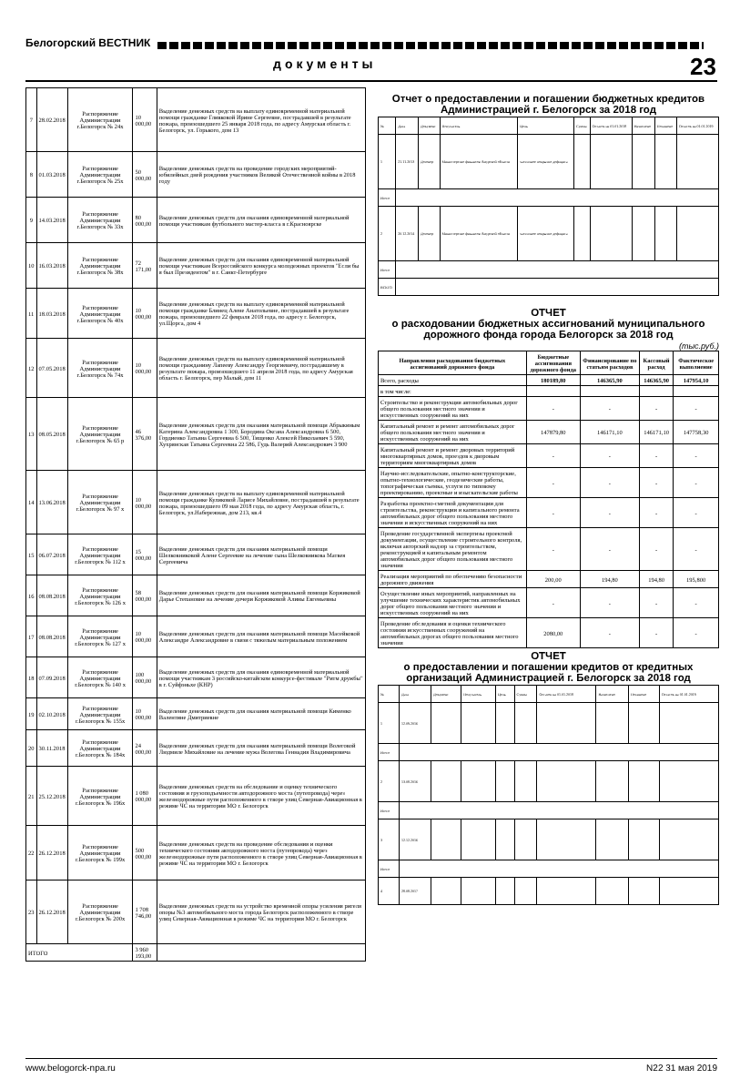Белогорский ВЕСТНИК
документы 23
| 7 | 28.02.2018 | Распоряжение Администрации г.Белогорск № 24х | 10 000,00 | Выделение денежных средств на выплату единовременной материальной помощи гражданке Гливковой Ирине Сергеевне, пострадавшей в результате пожара, произошедшего 25 января 2018 года, по адресу Амурская область г. Белогорск, ул. Горького, дом 13 |
| 8 | 01.03.2018 | Распоряжение Администрации г.Белогорск № 25х | 50 000,00 | Выделение денежных средств на проведение городских мероприятий-юбилейных дней рождения участников Великой Отечественной войны в 2018 году |
| 9 | 14.03.2018 | Распоряжение Администрации г.Белогорск № 33х | 80 000,00 | Выделение денежных средств для оказания единовременной материальной помощи участникам футбольного мастер-класса в г.Красноярске |
| 10 | 16.03.2018 | Распоряжение Администрации г.Белогорск № 38х | 72 171,00 | Выделение денежных средств для оказания единовременной материальной помощи участникам Всероссийского конкурса молодежных проектов "Если бы я был Президентом" в г. Санкт-Петербурге |
| 11 | 18.03.2018 | Распоряжение Администрации г.Белогорск № 40х | 10 000,00 | Выделение денежных средств на выплату единовременной материальной помощи гражданке Блинец Алене Анатольевне, пострадавшей в результате пожара, произошедшего 22 февраля 2018 года, по адресу г. Белогорск, ул.Щорса, дом 4 |
| 12 | 07.05.2018 | Распоряжение Администрации г.Белогорск № 74х | 10 000,00 | Выделение денежных средств на выплату единовременной материальной помощи гражданину Лапееву Александру Георгиевичу, пострадавшему в результате пожара, произошедшего 11 апреля 2018 года, по адресу Амурская область г. Белогорск, пер Малый, дом 11 |
| 13 | 08.05.2018 | Распоряжение Администрации г.Белогорск № 65 р | 46 376,00 | Выделение денежных средств для оказания материальной помощи Абрыкиным Катерина Александровна 1 300, Бородина Оксана Александровна 6 500, Гордиенко Татьяна Сергеевна 6 500, Тищенко Алексей Николаевич 5 590, Хухрянская Татьяна Сергеевна 22 586, Гудь Валерий Александрович 3 900 |
| 14 | 13.06.2018 | Распоряжение Администрации г.Белогорск № 97 х | 10 000,00 | Выделение денежных средств на выплату единовременной материальной помощи гражданке Куликовой Ларисе Михайловне, пострадавшей в результате пожара, произошедшего 09 мая 2018 года, по адресу Амурская область, г. Белогорск, ул.Набережная, дом 213, кв.4 |
| 15 | 06.07.2018 | Распоряжение Администрации г.Белогорск № 112 х | 15 000,00 | Выделение денежных средств для оказания материальной помощи Шелковниковой Алене Сергеевне на лечение сына Шелковникова Матвея Сергеевича |
| 16 | 08.08.2018 | Распоряжение Администрации г.Белогорск № 126 х | 58 000,00 | Выделение денежных средств для оказания материальной помощи Коржиковой Дарье Степановне на лечение дочери Коржиковой Алины Евгеньевны |
| 17 | 08.08.2018 | Распоряжение Администрации г.Белогорск № 127 х | 10 000,00 | Выделение денежных средств для оказания материальной помощи Масейковой Александре Александровне в связи с тяжелым материальным положением |
| 18 | 07.09.2018 | Распоряжение Администрации г.Белогорск № 140 х | 100 000,00 | Выделение денежных средств для оказания единовременной материальной помощи участникам 3 российско-китайском конкурсе-фестивале "Ритм дружбы" в г. Суйфэньхе (КНР) |
| 19 | 02.10.2018 | Распоряжение Администрации г.Белогорск № 155х | 10 000,00 | Выделение денежных средств для оказания материальной помощи Кименко Валентине Дмитриевне |
| 20 | 30.11.2018 | Распоряжение Администрации г.Белогорск № 184х | 24 000,00 | Выделение денежных средств для оказания материальной помощи Волеговой Людмиле Михайловне на лечение мужа Волегова Геннадия Владимировича |
| 21 | 25.12.2018 | Распоряжение Администрации г.Белогорск № 196х | 1 080 000,00 | Выделение денежных средств на обследование и оценку технического состояния и грузоподъемности автодорожного моста (путепровода) через железнодорожные пути расположенного в створе улиц Северная-Авиационная в режиме ЧС на территории МО г. Белогорск |
| 22 | 26.12.2018 | Распоряжение Администрации г.Белогорск № 199х | 500 000,00 | Выделение денежных средств на проведение обследования и оценки технического состояния автодорожного моста (путепровода) через железнодорожные пути расположенного в створе улиц Северная-Авиационная в режиме ЧС на территории МО г. Белогорск |
| 23 | 26.12.2018 | Распоряжение Администрации г.Белогорск № 200х | 1 708 746,00 | Выделение денежных средств на устройство временной опоры усиления ригеля опоры №3 автомобильного моста города Белогорск расположенного в створе улиц Северная-Авиационная в режиме ЧС на территории МО г. Белогорск |
| ИТОГО | | | 3 960 193,00 | |
Отчет о предоставлении и погашении бюджетных кредитов Администрацией г. Белогорск за 2018 год
| № | Дата | Документ | Получатель | Цель | Сумма | Остаток на 01.01.2018 | Начислено | Погашено | Остаток на 01.01.2019 |
| 1 | 21.11.2013 | Договор | Министерство финансов Амурской области | частичное покрытие дефицита | | | | | |
| Итого | | | | | | | | | |
| 2 | 20.12.2014 | Договор | Министерство финансов Амурской области | частичное покрытие дефицита | | | | | |
| Итого | | | | | | | | | |
| ВСЕГО | | | | | | | | | |
ОТЧЕТ
о расходовании бюджетных ассигнований муниципального дорожного фонда города Белогорск за 2018 год
(тыс.руб.)
| Направления расходования бюджетных ассигнований дорожного фонда | Бюджетные ассигнования дорожного фонда | Финансирование по статьям расходов | Кассовый расход | Фактическое выполнение |
| --- | --- | --- | --- | --- |
| Всего, расходы | 180189,80 | 146365,90 | 146365,90 | 147954,10 |
| в том числе: | | | | |
| Строительство и реконструкция автомобильных дорог общего пользования местного значения и искусственных сооружений на них | - | - | - | - |
| Капитальный ремонт и ремонт автомобильных дорог общего пользования местного значения и искусственных сооружений на них | 147879,80 | 146171,10 | 146171,10 | 147758,30 |
| Капитальный ремонт и ремонт дворовых территорий многоквартирных домов, проездов к дворовым территориям многоквартирных домов | - | - | - | - |
| Научно-исследовательские, опытно-конструкторские, опытно-технологические, геодезические работы, топографическая съемка, услуги по типовому проектированию, проектные и изыскательские работы | - | - | - | - |
| Разработка проектно-сметной документации для строительства, реконструкции и капитального ремонта автомобильных дорог общего пользования местного значения и искусственных сооружений на них | - | - | - | - |
| Проведение государственной экспертизы проектной документации, осуществление строительного контроля, включая авторский надзор за строительством, реконструкцией и капитальным ремонтом автомобильных дорог общего пользования местного значения | - | - | - | - |
| Реализация мероприятий по обеспечению безопасности дорожного движения | 200,00 | 194,80 | 194,80 | 195,800 |
| Осуществление иных мероприятий, направленных на улучшение технических характеристик автомобильных дорог общего пользования местного значения и искусственных сооружений на них | - | - | - | - |
| Проведение обследования и оценки технического состояния искусственных сооружений на автомобильных дорогах общего пользования местного значения | 2080,00 | - | - | - |
ОТЧЕТ
о предоставлении и погашении кредитов от кредитных организаций Администрацией г. Белогорск за 2018 год
| № | Дата | Документ | Получатель | Цель | Сумма | Остаток на 01.01.2018 | Начислено | Погашено | Остаток на 01.01.2019 |
| 1 | 12.09.2016 | | | | | | | | |
| Итого | | | | | | | | | |
| 2 | 13.08.2016 | | | | | | | | |
| Итого | | | | | | | | | |
| 3 | 12.12.2016 | | | | | | | | |
| Итого | | | | | | | | | |
| 4 | 28.08.2017 | | | | | | | | |
www.belogorck-npa.ru N22 31 мая 2019